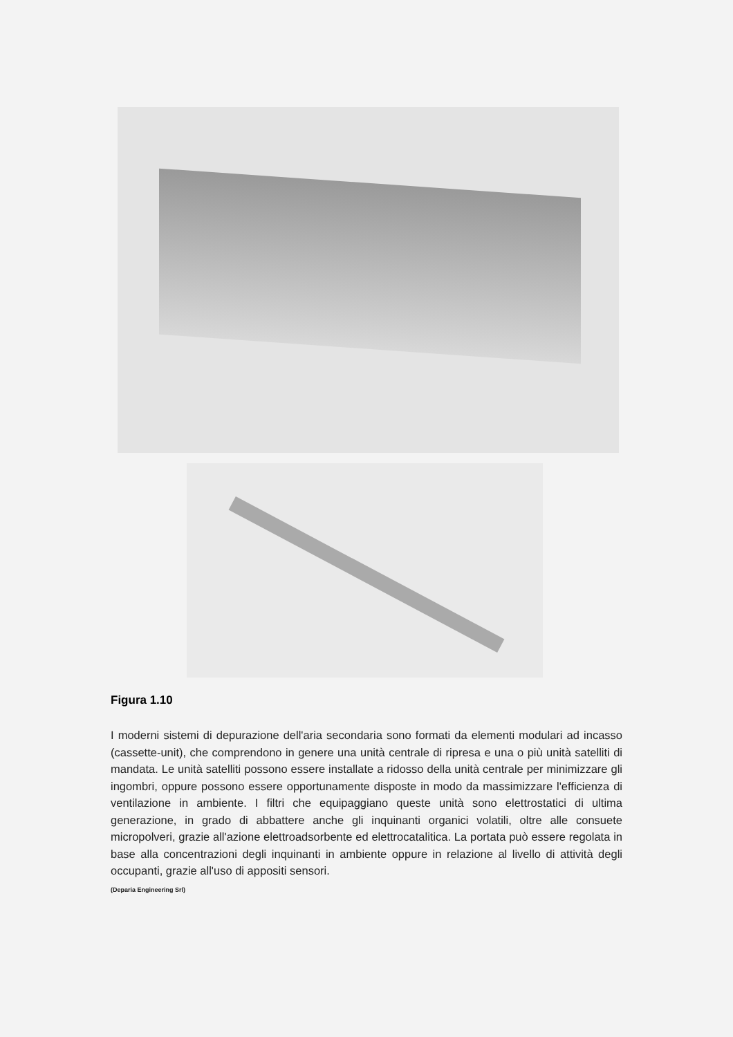Figura 1.10
I moderni sistemi di depurazione dell'aria secondaria sono formati da elementi modulari ad incasso (cassette-unit), che comprendono in genere una unità centrale di ripresa e una o più unità satelliti di mandata. Le unità satelliti possono essere installate a ridosso della unità centrale per minimizzare gli ingombri, oppure possono essere opportunamente disposte in modo da massimizzare l'efficienza di ventilazione in ambiente. I filtri che equipaggiano queste unità sono elettrostatici di ultima generazione, in grado di abbattere anche gli inquinanti organici volatili, oltre alle consuete micropolveri, grazie all'azione elettroadsorbente ed elettrocatalitica. La portata può essere regolata in base alla concentrazioni degli inquinanti in ambiente oppure in relazione al livello di attività degli occupanti, grazie all'uso di appositi sensori.
(Deparia Engineering Srl)